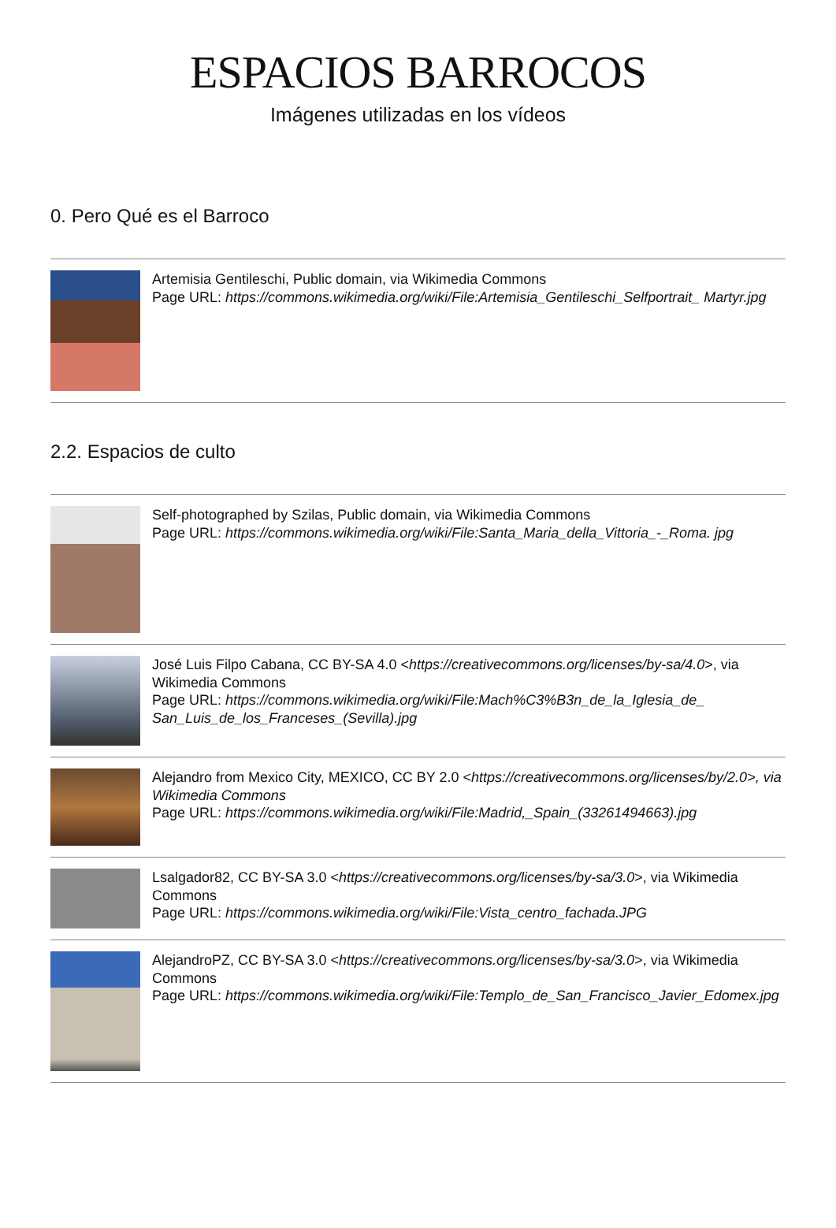ESPACIOS BARROCOS
Imágenes utilizadas en los vídeos
0. Pero Qué es el Barroco
Artemisia Gentileschi, Public domain, via Wikimedia Commons
Page URL: https://commons.wikimedia.org/wiki/File:Artemisia_Gentileschi_Selfportrait_ Martyr.jpg
2.2. Espacios de culto
Self-photographed by Szilas, Public domain, via Wikimedia Commons
Page URL: https://commons.wikimedia.org/wiki/File:Santa_Maria_della_Vittoria_-_Roma. jpg
José Luis Filpo Cabana, CC BY-SA 4.0 <https://creativecommons.org/licenses/by-sa/4.0>, via Wikimedia Commons
Page URL: https://commons.wikimedia.org/wiki/File:Mach%C3%B3n_de_la_Iglesia_de_ San_Luis_de_los_Franceses_(Sevilla).jpg
Alejandro from Mexico City, MEXICO, CC BY 2.0 <https://creativecommons.org/licenses/by/2.0>, via Wikimedia Commons
Page URL: https://commons.wikimedia.org/wiki/File:Madrid,_Spain_(33261494663).jpg
Lsalgador82, CC BY-SA 3.0 <https://creativecommons.org/licenses/by-sa/3.0>, via Wikimedia Commons
Page URL: https://commons.wikimedia.org/wiki/File:Vista_centro_fachada.JPG
AlejandroPZ, CC BY-SA 3.0 <https://creativecommons.org/licenses/by-sa/3.0>, via Wikimedia Commons
Page URL: https://commons.wikimedia.org/wiki/File:Templo_de_San_Francisco_Javier_Edomex.jpg